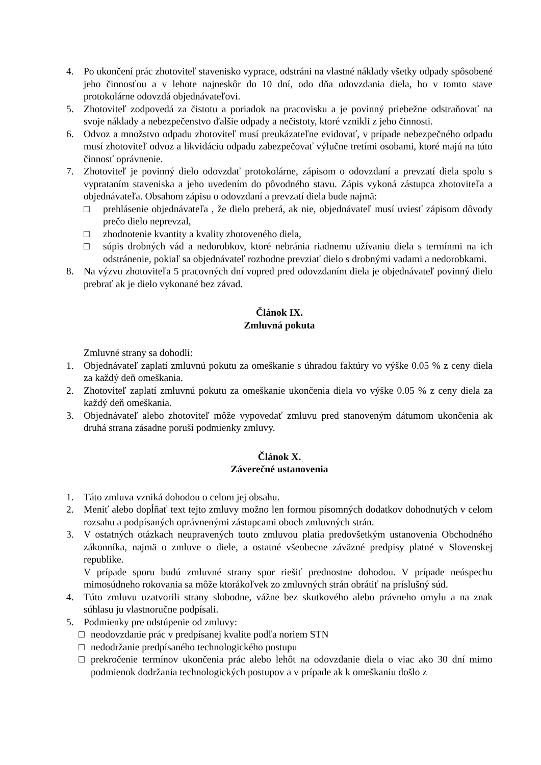4. Po ukončení prác zhotoviteľ stavenisko vyprace, odstráni na vlastné náklady všetky odpady spôsobené jeho činnosťou a v lehote najneskôr do 10 dní, odo dňa odovzdania diela, ho v tomto stave protokolárne odovzdá objednávateľovi.
5. Zhotoviteľ zodpovedá za čistotu a poriadok na pracovisku a je povinný priebežne odstraňovať na svoje náklady a nebezpečenstvo ďalšie odpady a nečistoty, ktoré vznikli z jeho činnosti.
6. Odvoz a množstvo odpadu zhotoviteľ musí preukázateľne evidovať, v prípade nebezpečného odpadu musí zhotoviteľ odvoz a likvidáciu odpadu zabezpečovať výlučne tretími osobami, ktoré majú na túto činnosť oprávnenie.
7. Zhotoviteľ je povinný dielo odovzdať protokolárne, zápisom o odovzdaní a prevzatí diela spolu s vyprataním staveniska a jeho uvedením do pôvodného stavu. Zápis vykoná zástupca zhotoviteľa a objednávateľa. Obsahom zápisu o odovzdaní a prevzatí diela bude najmä:
□ prehlásenie objednávateľa , že dielo preberá, ak nie, objednávateľ musí uviesť zápisom dôvody prečo dielo neprevzal,
□ zhodnotenie kvantity a kvality zhotoveného diela,
□ súpis drobných vád a nedorobkov, ktoré nebránia riadnemu užívaniu diela s termínmi na ich odstránenie, pokiaľ sa objednávateľ rozhodne prevziať dielo s drobnými vadami a nedorobkami.
8. Na výzvu zhotoviteľa 5 pracovných dní vopred pred odovzdaním diela je objednávateľ povinný dielo prebrať ak je dielo vykonané bez závad.
Článok IX.
Zmluvná pokuta
Zmluvné strany sa dohodli:
1. Objednávateľ zaplatí zmluvnú pokutu za omeškanie s úhradou faktúry vo výške 0.05 % z ceny diela za každý deň omeškania.
2. Zhotoviteľ zaplatí zmluvnú pokutu za omeškanie ukončenia diela vo výške 0.05 % z ceny diela za každý deň omeškania.
3. Objednávateľ alebo zhotoviteľ môže vypovedať zmluvu pred stanoveným dátumom ukončenia ak druhá strana zásadne poruší podmienky zmluvy.
Článok X.
Záverečné ustanovenia
1. Táto zmluva vzniká dohodou o celom jej obsahu.
2. Meniť alebo dopĺňať text tejto zmluvy možno len formou písomných dodatkov dohodnutých v celom rozsahu a podpísaných oprávnenými zástupcami oboch zmluvných strán.
3. V ostatných otázkach neupravených touto zmluvou platia predovšetkým ustanovenia Obchodného zákonníka, najmä o zmluve o diele, a ostatné všeobecne záväzné predpisy platné v Slovenskej republike.
V prípade sporu budú zmluvné strany spor riešiť prednostne dohodou. V prípade neúspechu mimosúdneho rokovania sa môže ktorákoľvek zo zmluvných strán obrátiť na príslušný súd.
4. Túto zmluvu uzatvorili strany slobodne, vážne bez skutkového alebo právneho omylu a na znak súhlasu ju vlastnoručne podpísali.
5. Podmienky pre odstúpenie od zmluvy:
□ neodovzdanie prác v predpísanej kvalite podľa noriem STN
□ nedodržanie predpísaného technologického postupu
□ prekročenie termínov ukončenia prác alebo lehôt na odovzdanie diela o viac ako 30 dní mimo podmienok dodržania technologických postupov a v prípade ak k omeškaniu došlo z